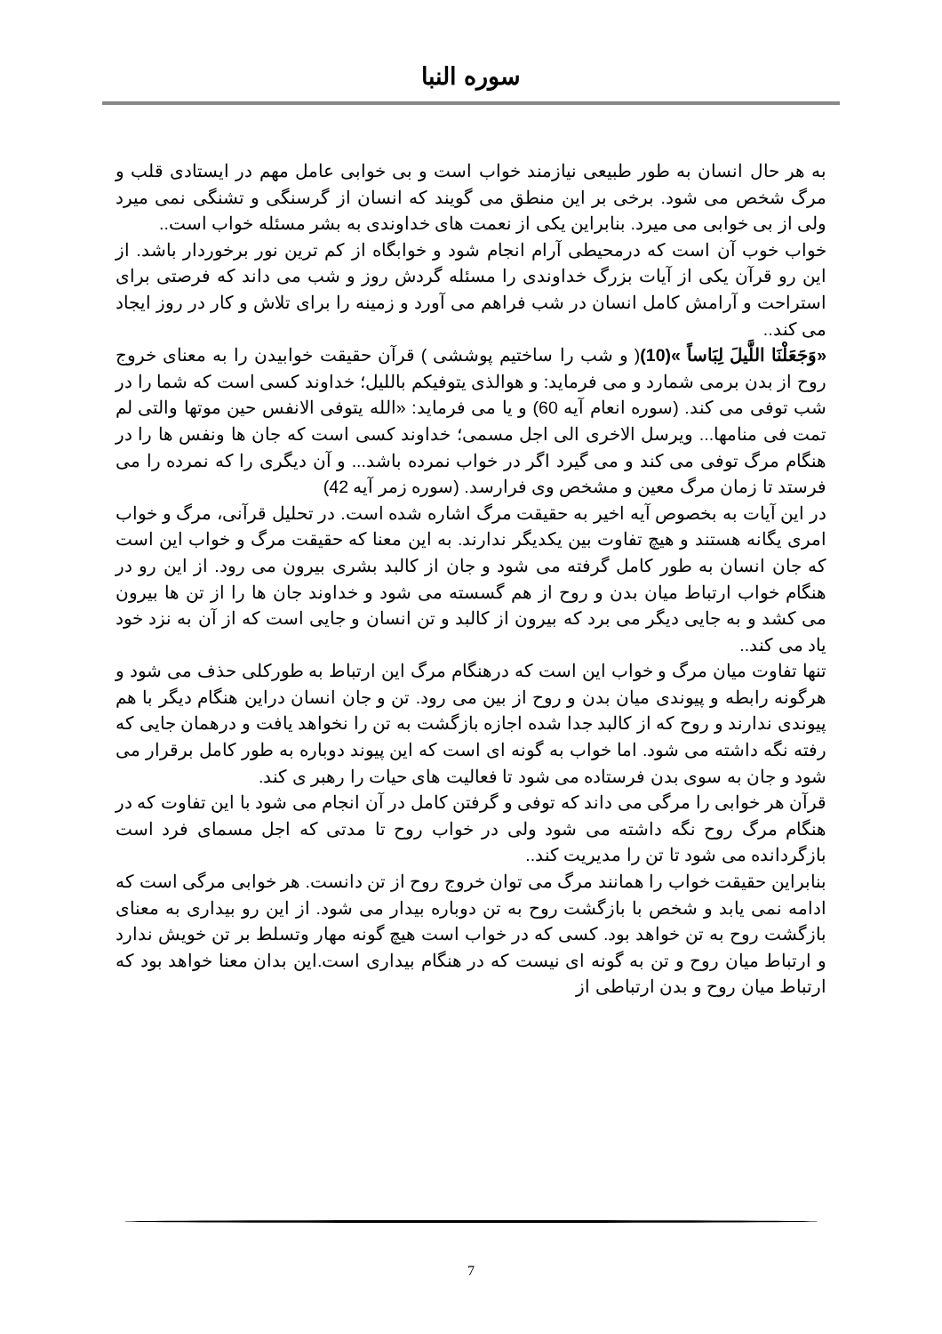سوره النبا
به هر حال انسان به طور طبیعی نیازمند خواب است و بی خوابی عامل مهم در ایستادی قلب و مرگ شخص می شود. برخی بر این منطق می گویند که انسان از گرسنگی و تشنگی نمی میرد ولی از بی خوابی می میرد. بنابراین یکی از نعمت های خداوندی به بشر مسئله خواب است..
خواب خوب آن است که درمحیطی آرام انجام شود و خوابگاه از کم ترین نور برخوردار باشد. از این رو قرآن یکی از آیات بزرگ خداوندی را مسئله گردش روز و شب می داند که فرصتی برای استراحت و آرامش کامل انسان در شب فراهم می آورد و زمینه را برای تلاش و کار در روز ایجاد می کند..
«وَجَعَلْنَا اللَّيلَ لِبَاساً »(10)( و شب را ساختیم پوششی ) قرآن حقیقت خوابیدن را به معنای خروج روح از بدن برمی شمارد و می فرماید: و هوالذی یتوفیکم باللیل؛ خداوند کسی است که شما را در شب توفی می کند. (سوره انعام آیه 60) و یا می فرماید: «الله یتوفی الانفس حین موتها والتی لم تمت فی منامها... ویرسل الاخری الی اجل مسمی؛ خداوند کسی است که جان ها ونفس ها را در هنگام مرگ توفی می کند و می گیرد اگر در خواب نمرده باشد... و آن دیگری را که نمرده را می فرستد تا زمان مرگ معین و مشخص وی فرارسد. (سوره زمر آیه 42)
در این آیات به بخصوص آیه اخیر به حقیقت مرگ اشاره شده است. در تحلیل قرآنی، مرگ و خواب امری یگانه هستند و هیچ تفاوت بین یکدیگر ندارند. به این معنا که حقیقت مرگ و خواب این است که جان انسان به طور کامل گرفته می شود و جان از کالبد بشری بیرون می رود. از این رو در هنگام خواب ارتباط میان بدن و روح از هم گسسته می شود و خداوند جان ها را از تن ها بیرون می کشد و به جایی دیگر می برد که بیرون از کالبد و تن انسان و جایی است که از آن به نزد خود یاد می کند..
تنها تفاوت میان مرگ و خواب این است که درهنگام مرگ این ارتباط به طورکلی حذف می شود و هرگونه رابطه و پیوندی میان بدن و روح از بین می رود. تن و جان انسان دراین هنگام دیگر با هم پیوندی ندارند و روح که از کالبد جدا شده اجازه بازگشت به تن را نخواهد یافت و درهمان جایی که رفته نگه داشته می شود. اما خواب به گونه ای است که این پیوند دوباره به طور کامل برقرار می شود و جان به سوی بدن فرستاده می شود تا فعالیت های حیات را رهبر ی کند.
قرآن هر خوابی را مرگی می داند که توفی و گرفتن کامل در آن انجام می شود با این تفاوت که در هنگام مرگ روح نگه داشته می شود ولی در خواب روح تا مدتی که اجل مسمای فرد است بازگردانده می شود تا تن را مدیریت کند..
بنابراین حقیقت خواب را همانند مرگ می توان خروج روح از تن دانست. هر خوابی مرگی است که ادامه نمی یابد و شخص با بازگشت روح به تن دوباره بیدار می شود. از این رو بیداری به معنای بازگشت روح به تن خواهد بود. کسی که در خواب است هیچ گونه مهار وتسلط بر تن خویش ندارد و ارتباط میان روح و تن به گونه ای نیست که در هنگام بیداری است.این بدان معنا خواهد بود که ارتباط میان روح و بدن ارتباطی از
7